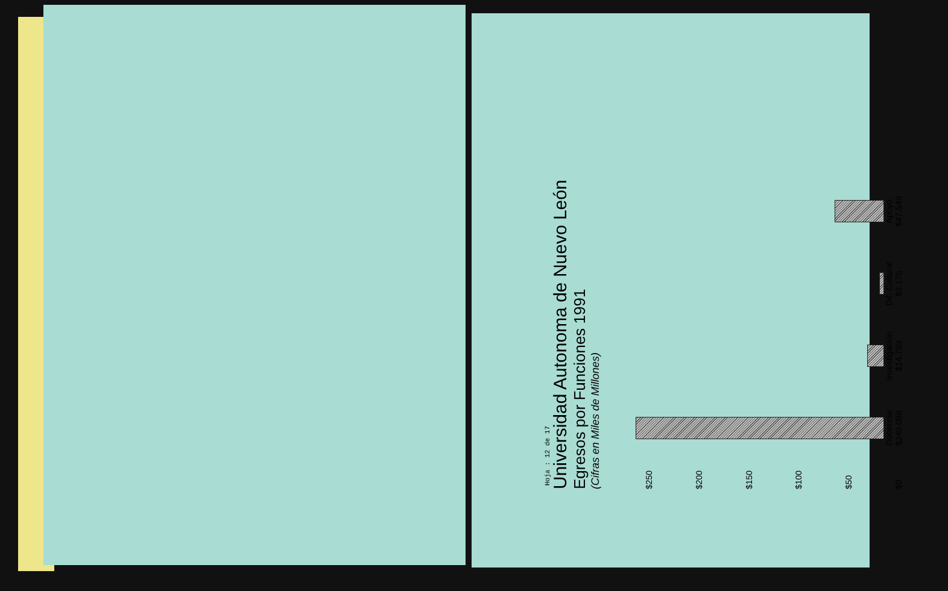Hoja : 12 de 17
Universidad Autonoma de Nuevo León
Egresos por Funciones 1991
(Cifras en Miles de Millones)
$250
$200
$150
$100
$50
$0
Docencia
$240.088
Investigación
$14.783
Dif. Cultural
$3.176
Apoyo
$47.549